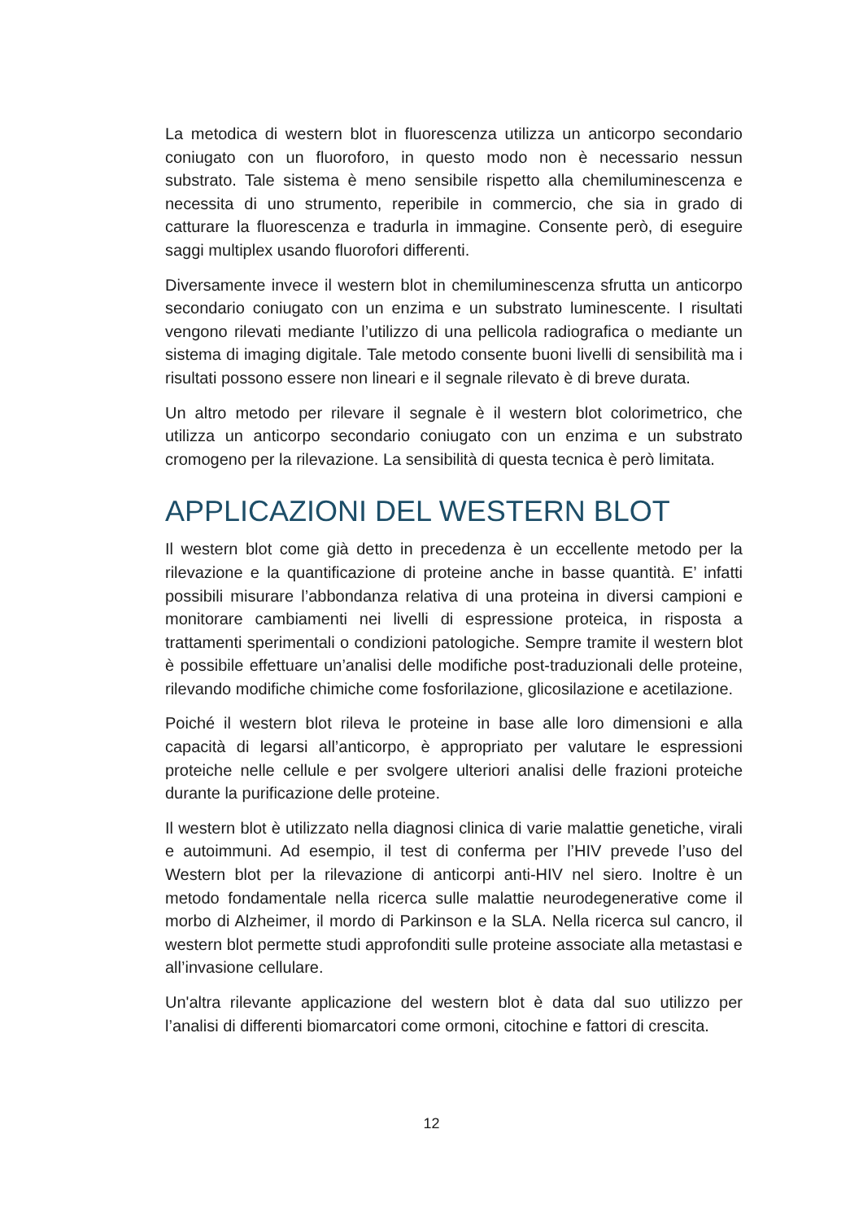La metodica di western blot in fluorescenza utilizza un anticorpo secondario coniugato con un fluoroforo, in questo modo non è necessario nessun substrato. Tale sistema è meno sensibile rispetto alla chemiluminescenza e necessita di uno strumento, reperibile in commercio, che sia in grado di catturare la fluorescenza e tradurla in immagine. Consente però, di eseguire saggi multiplex usando fluorofori differenti.
Diversamente invece il western blot in chemiluminescenza sfrutta un anticorpo secondario coniugato con un enzima e un substrato luminescente. I risultati vengono rilevati mediante l’utilizzo di una pellicola radiografica o mediante un sistema di imaging digitale. Tale metodo consente buoni livelli di sensibilità ma i risultati possono essere non lineari e il segnale rilevato è di breve durata.
Un altro metodo per rilevare il segnale è il western blot colorimetrico, che utilizza un anticorpo secondario coniugato con un enzima e un substrato cromogeno per la rilevazione. La sensibilità di questa tecnica è però limitata.
APPLICAZIONI DEL WESTERN BLOT
Il western blot come già detto in precedenza è un eccellente metodo per la rilevazione e la quantificazione di proteine anche in basse quantità. E’ infatti possibili misurare l’abbondanza relativa di una proteina in diversi campioni e monitorare cambiamenti nei livelli di espressione proteica, in risposta a trattamenti sperimentali o condizioni patologiche. Sempre tramite il western blot è possibile effettuare un’analisi delle modifiche post-traduzionali delle proteine, rilevando modifiche chimiche come fosforilazione, glicosilazione e acetilazione.
Poiché il western blot rileva le proteine in base alle loro dimensioni e alla capacità di legarsi all’anticorpo, è appropriato per valutare le espressioni proteiche nelle cellule e per svolgere ulteriori analisi delle frazioni proteiche durante la purificazione delle proteine.
Il western blot è utilizzato nella diagnosi clinica di varie malattie genetiche, virali e autoimmuni. Ad esempio, il test di conferma per l’HIV prevede l’uso del Western blot per la rilevazione di anticorpi anti-HIV nel siero. Inoltre è un metodo fondamentale nella ricerca sulle malattie neurodegenerative come il morbo di Alzheimer, il mordo di Parkinson e la SLA. Nella ricerca sul cancro, il western blot permette studi approfonditi sulle proteine associate alla metastasi e all’invasione cellulare.
Un'altra rilevante applicazione del western blot è data dal suo utilizzo per l’analisi di differenti biomarcatori come ormoni, citochine e fattori di crescita.
12